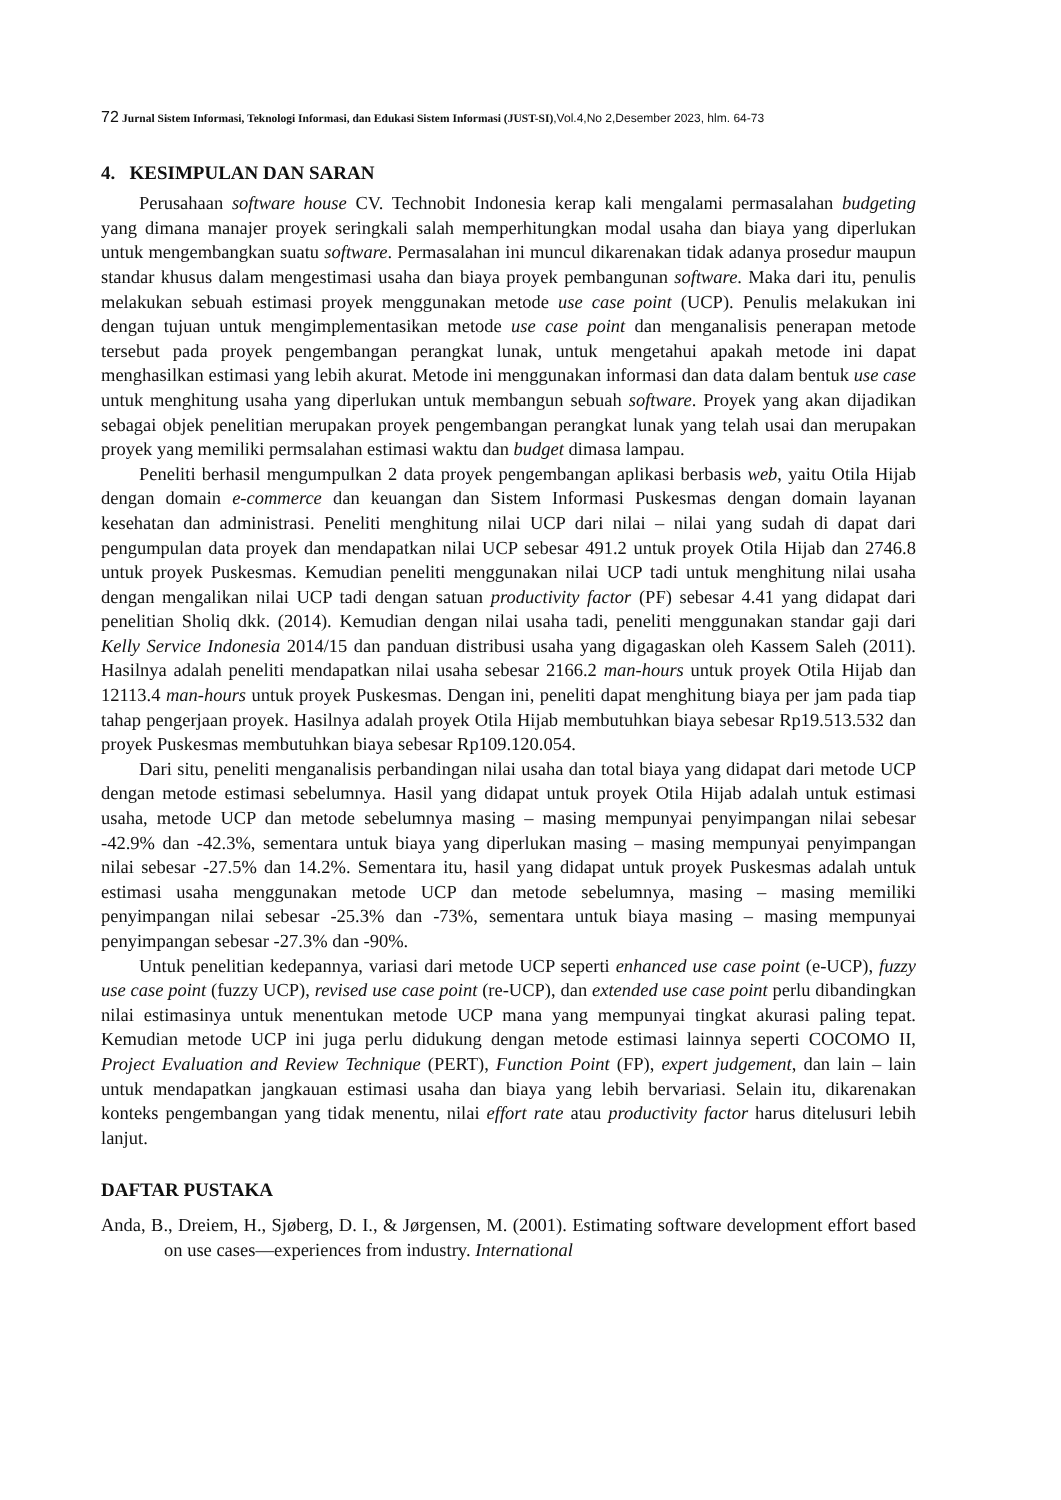72 Jurnal Sistem Informasi, Teknologi Informasi, dan Edukasi Sistem Informasi (JUST-SI),Vol.4,No 2,Desember 2023, hlm. 64-73
4. KESIMPULAN DAN SARAN
Perusahaan software house CV. Technobit Indonesia kerap kali mengalami permasalahan budgeting yang dimana manajer proyek seringkali salah memperhitungkan modal usaha dan biaya yang diperlukan untuk mengembangkan suatu software. Permasalahan ini muncul dikarenakan tidak adanya prosedur maupun standar khusus dalam mengestimasi usaha dan biaya proyek pembangunan software. Maka dari itu, penulis melakukan sebuah estimasi proyek menggunakan metode use case point (UCP). Penulis melakukan ini dengan tujuan untuk mengimplementasikan metode use case point dan menganalisis penerapan metode tersebut pada proyek pengembangan perangkat lunak, untuk mengetahui apakah metode ini dapat menghasilkan estimasi yang lebih akurat. Metode ini menggunakan informasi dan data dalam bentuk use case untuk menghitung usaha yang diperlukan untuk membangun sebuah software. Proyek yang akan dijadikan sebagai objek penelitian merupakan proyek pengembangan perangkat lunak yang telah usai dan merupakan proyek yang memiliki permsalahan estimasi waktu dan budget dimasa lampau.
Peneliti berhasil mengumpulkan 2 data proyek pengembangan aplikasi berbasis web, yaitu Otila Hijab dengan domain e-commerce dan keuangan dan Sistem Informasi Puskesmas dengan domain layanan kesehatan dan administrasi. Peneliti menghitung nilai UCP dari nilai – nilai yang sudah di dapat dari pengumpulan data proyek dan mendapatkan nilai UCP sebesar 491.2 untuk proyek Otila Hijab dan 2746.8 untuk proyek Puskesmas. Kemudian peneliti menggunakan nilai UCP tadi untuk menghitung nilai usaha dengan mengalikan nilai UCP tadi dengan satuan productivity factor (PF) sebesar 4.41 yang didapat dari penelitian Sholiq dkk. (2014). Kemudian dengan nilai usaha tadi, peneliti menggunakan standar gaji dari Kelly Service Indonesia 2014/15 dan panduan distribusi usaha yang digagaskan oleh Kassem Saleh (2011). Hasilnya adalah peneliti mendapatkan nilai usaha sebesar 2166.2 man-hours untuk proyek Otila Hijab dan 12113.4 man-hours untuk proyek Puskesmas. Dengan ini, peneliti dapat menghitung biaya per jam pada tiap tahap pengerjaan proyek. Hasilnya adalah proyek Otila Hijab membutuhkan biaya sebesar Rp19.513.532 dan proyek Puskesmas membutuhkan biaya sebesar Rp109.120.054.
Dari situ, peneliti menganalisis perbandingan nilai usaha dan total biaya yang didapat dari metode UCP dengan metode estimasi sebelumnya. Hasil yang didapat untuk proyek Otila Hijab adalah untuk estimasi usaha, metode UCP dan metode sebelumnya masing – masing mempunyai penyimpangan nilai sebesar -42.9% dan -42.3%, sementara untuk biaya yang diperlukan masing – masing mempunyai penyimpangan nilai sebesar -27.5% dan 14.2%. Sementara itu, hasil yang didapat untuk proyek Puskesmas adalah untuk estimasi usaha menggunakan metode UCP dan metode sebelumnya, masing – masing memiliki penyimpangan nilai sebesar -25.3% dan -73%, sementara untuk biaya masing – masing mempunyai penyimpangan sebesar -27.3% dan -90%.
Untuk penelitian kedepannya, variasi dari metode UCP seperti enhanced use case point (e-UCP), fuzzy use case point (fuzzy UCP), revised use case point (re-UCP), dan extended use case point perlu dibandingkan nilai estimasinya untuk menentukan metode UCP mana yang mempunyai tingkat akurasi paling tepat. Kemudian metode UCP ini juga perlu didukung dengan metode estimasi lainnya seperti COCOMO II, Project Evaluation and Review Technique (PERT), Function Point (FP), expert judgement, dan lain – lain untuk mendapatkan jangkauan estimasi usaha dan biaya yang lebih bervariasi. Selain itu, dikarenakan konteks pengembangan yang tidak menentu, nilai effort rate atau productivity factor harus ditelusuri lebih lanjut.
DAFTAR PUSTAKA
Anda, B., Dreiem, H., Sjøberg, D. I., & Jørgensen, M. (2001). Estimating software development effort based on use cases—experiences from industry. International